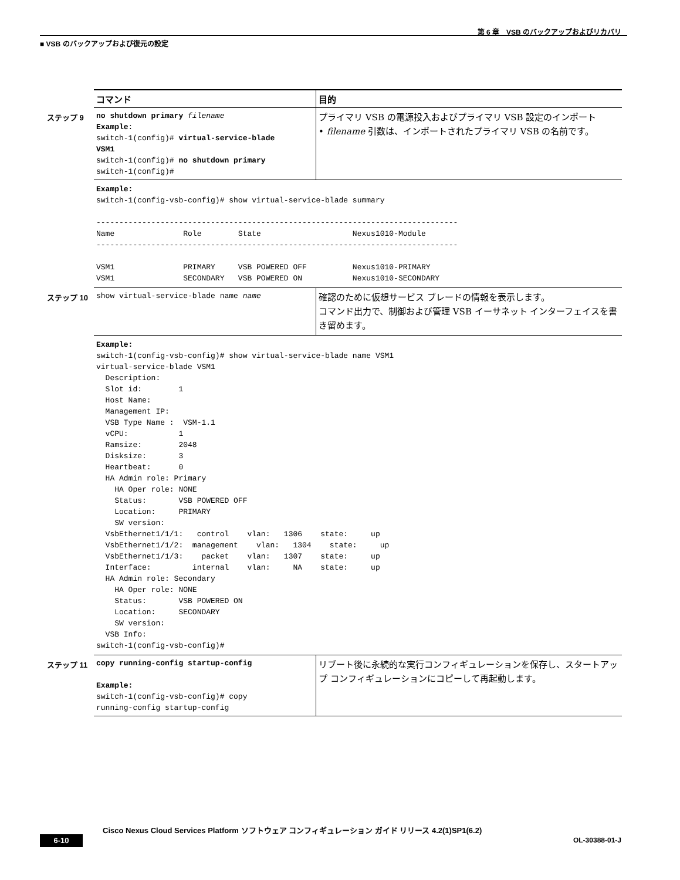第 6 章　VSB のバックアップおよびリカバリ
■ VSB のバックアップおよび復元の設定
| コマンド | 目的 |
| --- | --- |
| ステップ 9 no shutdown primary filename Example : switch-1(config)# virtual-service-blade VSM1 switch-1(config)# no shutdown primary switch-1(config)# | プライマリ VSB の電源投入およびプライマリ VSB 設定のインポート • filename 引数は、インポートされたプライマリ VSB の名前です。 |
| Example: switch-1(config-vsb-config)# show virtual-service-blade summary ------------------------------------------------------------------------------- Name Role State Nexus1010-Module ------------------------------------------------------------------------------- VSM1 PRIMARY VSB POWERED OFF Nexus1010-PRIMARY VSM1 SECONDARY VSB POWERED ON Nexus1010-SECONDARY | |
| ステップ 10 show virtual-service-blade name name | 確認のために仮想サービス ブレードの情報を表示します。 コマンド出力で、制御および管理 VSB イーサネット インターフェイスを書き留めます。 |
| Example: switch-1(config-vsb-config)# show virtual-service-blade name VSM1 virtual-service-blade VSM1 Description: Slot id: 1 Host Name: Management IP: VSB Type Name : VSM-1.1 vCPU: 1 Ramsize: 2048 Disksize: 3 Heartbeat: 0 HA Admin role: Primary HA Oper role: NONE Status: VSB POWERED OFF Location: PRIMARY SW version: VsbEthernet1/1/1: control vlan: 1306 state: up VsbEthernet1/1/2: management vlan: 1304 state: up VsbEthernet1/1/3: packet vlan: 1307 state: up Interface: internal vlan: NA state: up HA Admin role: Secondary HA Oper role: NONE Status: VSB POWERED ON Location: SECONDARY SW version: VSB Info: switch-1(config-vsb-config)# | |
| ステップ 11 copy running-config startup-config Example: switch-1(config-vsb-config)# copy running-config startup-config | リブート後に永続的な実行コンフィギュレーションを保存し、スタートアップ コンフィギュレーションにコピーして再起動します。 |
Cisco Nexus Cloud Services Platform ソフトウェア コンフィギュレーション ガイド リリース 4.2(1)SP1(6.2)
6-10 OL-30388-01-J